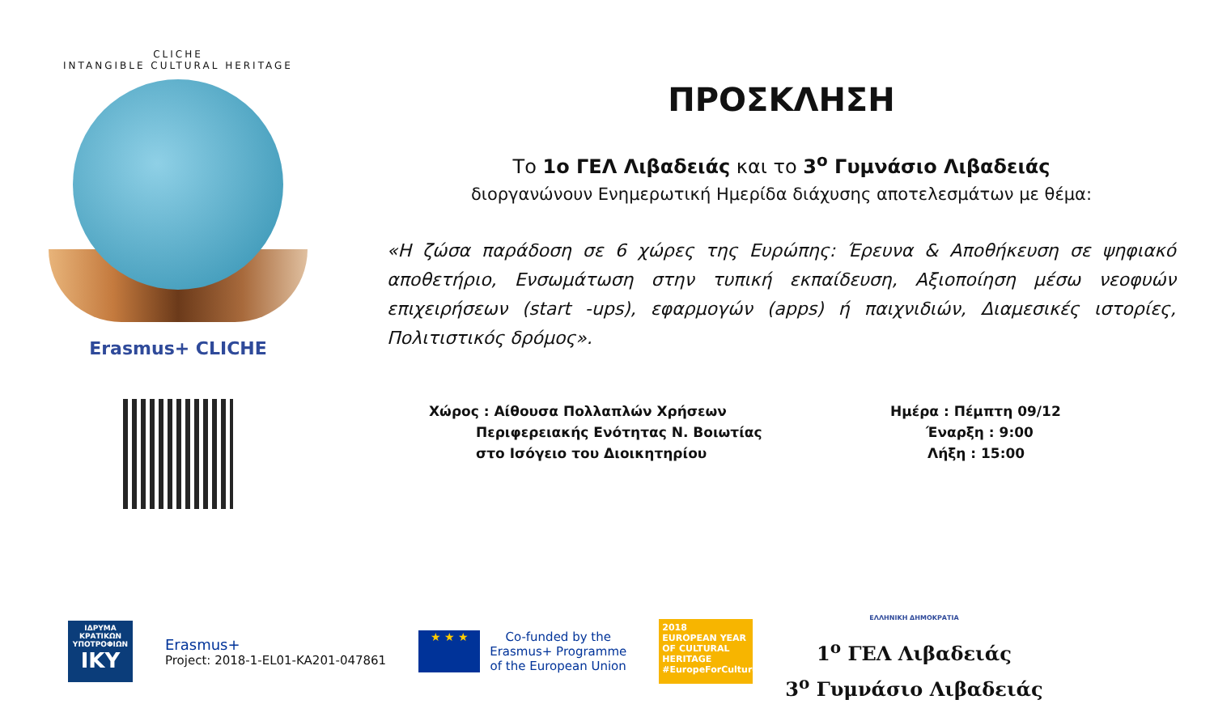CLICHE
INTANGIBLE CULTURAL HERITAGE
Erasmus+ CLICHE
ΠΡΟΣΚΛΗΣΗ
Το 1ο ΓΕΛ Λιβαδειάς και το 3<sup>ο</sup> Γυμνάσιο Λιβαδειάς
διοργανώνουν Ενημερωτική Ημερίδα διάχυσης αποτελεσμάτων με θέμα:
«Η ζώσα παράδοση σε 6 χώρες της Ευρώπης: Έρευνα & Αποθήκευση σε ψηφιακό αποθετήριο, Ενσωμάτωση στην τυπική εκπαίδευση, Αξιοποίηση μέσω νεοφυών επιχειρήσεων (start -ups), εφαρμογών (apps) ή παιχνιδιών, Διαμεσικές ιστορίες, Πολιτιστικός δρόμος».
Χώρος : Αίθουσα Πολλαπλών Χρήσεων
Περιφερειακής Ενότητας Ν. Βοιωτίας
στο Ισόγειο του Διοικητηρίου
Ημέρα : Πέμπτη 09/12
Έναρξη : 9:00
Λήξη : 15:00
ΙΔΡΥΜΑ ΚΡΑΤΙΚΩΝ ΥΠΟΤΡΟΦΙΩΝ
IKY
Erasmus+
Project: 2018-1-EL01-KA201-047861
★ ★ ★
Co-funded by the
Erasmus+ Programme
of the European Union
2018
EUROPEAN YEAR OF CULTURAL HERITAGE
#EuropeForCulture
ΕΛΛΗΝΙΚΗ ΔΗΜΟΚΡΑΤΙΑ
1<sup>ο</sup> ΓΕΛ Λιβαδειάς
3<sup>ο</sup> Γυμνάσιο Λιβαδειάς